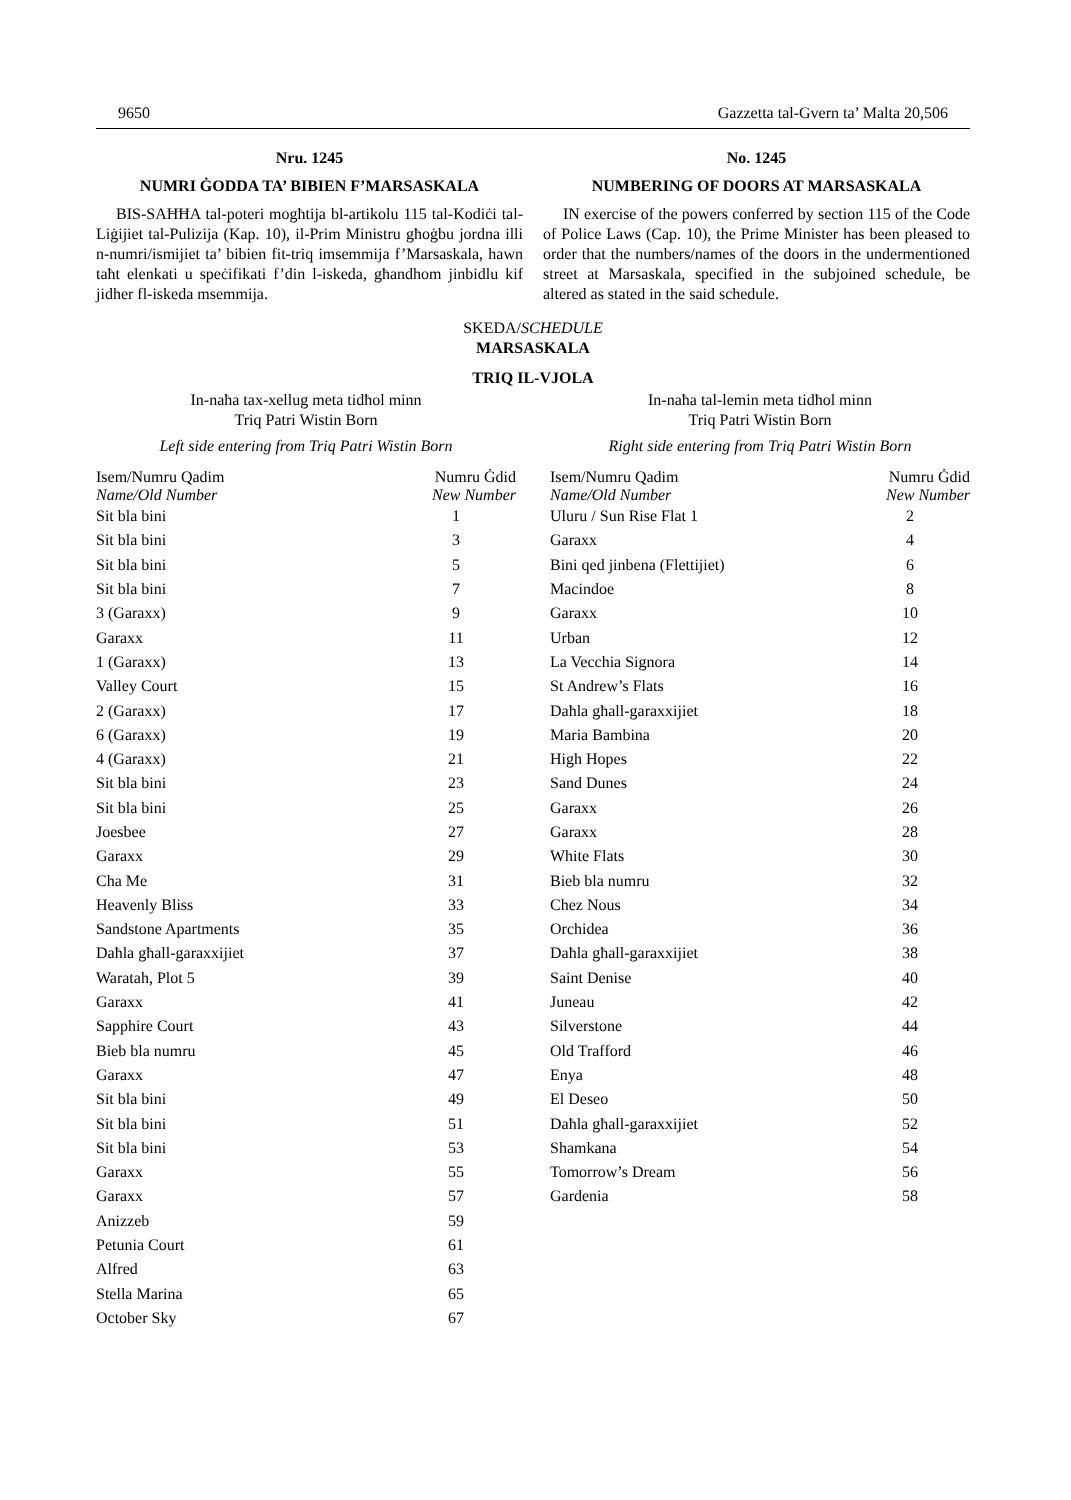9650 Gazzetta tal-Gvern ta’ Malta 20,506
Nru. 1245
NUMRI ĠODDA TA’ BIBIEN F’MARSASKALA
BIS-SAĦĦA tal-poteri mogħtija bl-artikolu 115 tal-Kodiċi tal-Liġijiet tal-Pulizija (Kap. 10), il-Prim Ministru għoġbu jordna illi n-numri/ismijiet ta’ bibien fit-triq imsemmija f’Marsaskala, hawn taħt elenkati u speċifikati f’din l-iskeda, għandhom jinbidlu kif jidher fl-iskeda msemmija.
No. 1245
NUMBERING OF DOORS AT MARSASKALA
IN exercise of the powers conferred by section 115 of the Code of Police Laws (Cap. 10), the Prime Minister has been pleased to order that the numbers/names of the doors in the undermentioned street at Marsaskala, specified in the subjoined schedule, be altered as stated in the said schedule.
SKEDA/SCHEDULE
MARSASKALA
TRIQ IL-VJOLA
In-naħa tax-xellug meta tidħol minn
Triq Patri Wistin Born
Left side entering from Triq Patri Wistin Born
| Isem/Numru Qadim Name/Old Number | Numru Ġdid New Number |
| --- | --- |
| Sit bla bini | 1 |
| Sit bla bini | 3 |
| Sit bla bini | 5 |
| Sit bla bini | 7 |
| 3 (Garaxx) | 9 |
| Garaxx | 11 |
| 1 (Garaxx) | 13 |
| Valley Court | 15 |
| 2 (Garaxx) | 17 |
| 6 (Garaxx) | 19 |
| 4 (Garaxx) | 21 |
| Sit bla bini | 23 |
| Sit bla bini | 25 |
| Joesbee | 27 |
| Garaxx | 29 |
| Cha Me | 31 |
| Heavenly Bliss | 33 |
| Sandstone Apartments | 35 |
| Daħla għall-garaxxijiet | 37 |
| Waratah, Plot 5 | 39 |
| Garaxx | 41 |
| Sapphire Court | 43 |
| Bieb bla numru | 45 |
| Garaxx | 47 |
| Sit bla bini | 49 |
| Sit bla bini | 51 |
| Sit bla bini | 53 |
| Garaxx | 55 |
| Garaxx | 57 |
| Anizzeb | 59 |
| Petunia Court | 61 |
| Alfred | 63 |
| Stella Marina | 65 |
| October Sky | 67 |
In-naħa tal-lemin meta tidħol minn
Triq Patri Wistin Born
Right side entering from Triq Patri Wistin Born
| Isem/Numru Qadim Name/Old Number | Numru Ġdid New Number |
| --- | --- |
| Uluru / Sun Rise Flat 1 | 2 |
| Garaxx | 4 |
| Bini qed jinbena (Flettijiet) | 6 |
| Macindoe | 8 |
| Garaxx | 10 |
| Urban | 12 |
| La Vecchia Signora | 14 |
| St Andrew’s Flats | 16 |
| Daħla għall-garaxxijiet | 18 |
| Maria Bambina | 20 |
| High Hopes | 22 |
| Sand Dunes | 24 |
| Garaxx | 26 |
| Garaxx | 28 |
| White Flats | 30 |
| Bieb bla numru | 32 |
| Chez Nous | 34 |
| Orchidea | 36 |
| Daħla għall-garaxxijiet | 38 |
| Saint Denise | 40 |
| Juneau | 42 |
| Silverstone | 44 |
| Old Trafford | 46 |
| Enya | 48 |
| El Deseo | 50 |
| Daħla għall-garaxxijiet | 52 |
| Shamkana | 54 |
| Tomorrow’s Dream | 56 |
| Gardenia | 58 |